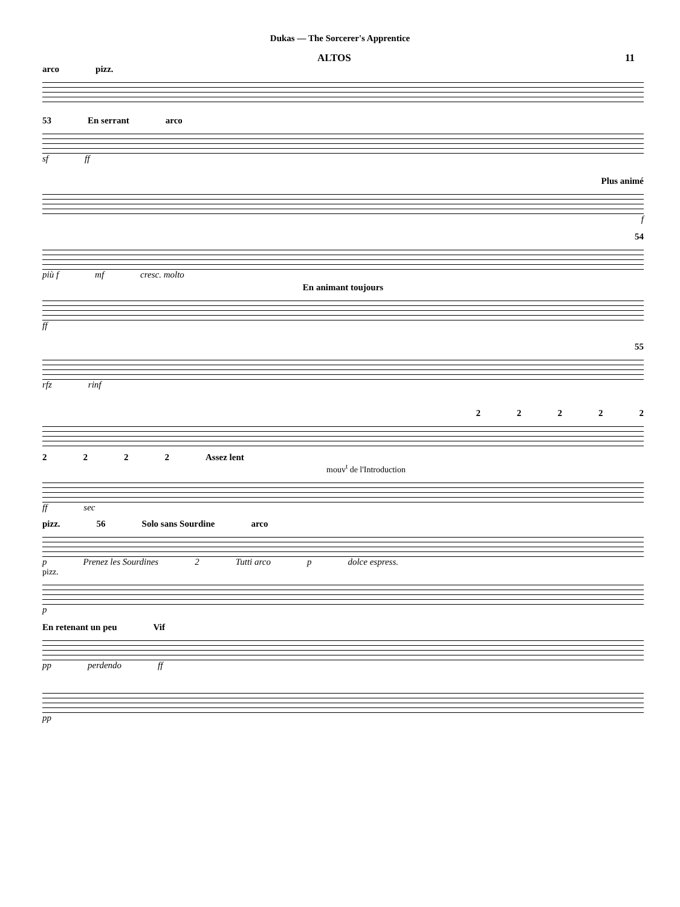Dukas — The Sorcerer's Apprentice
ALTOS 11
arco pizz.
53 En serrant arco
sf ff
Plus animé
f
54
più f mf cresc. molto
En animant toujours
ff
55
rfz rinf
22222
2222 Assez lent
mouv<sup>t</sup> de l'Introduction
ff sec
pizz. 56 Solo sans Sourdine arco
p Prenez les Sourdines 2 Tutti arco p dolce espress.
pizz.
p
En retenant un peu Vif
pp perdendo ff
pp